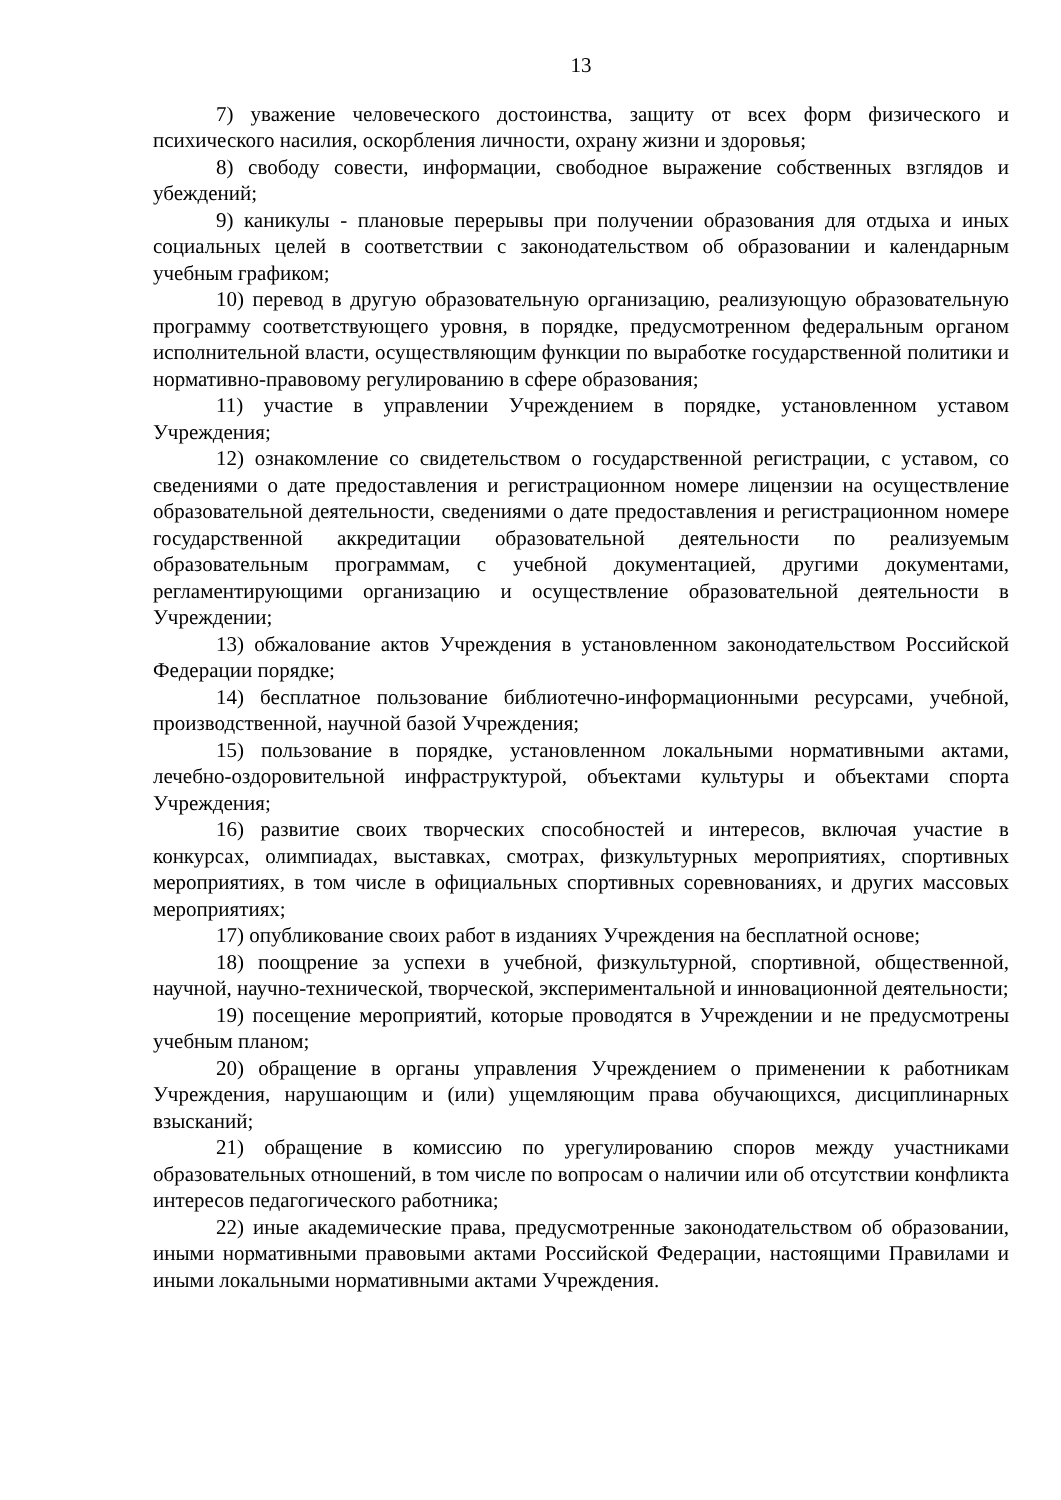13
7) уважение человеческого достоинства, защиту от всех форм физического и психического насилия, оскорбления личности, охрану жизни и здоровья;
8) свободу совести, информации, свободное выражение собственных взглядов и убеждений;
9) каникулы - плановые перерывы при получении образования для отдыха и иных социальных целей в соответствии с законодательством об образовании и календарным учебным графиком;
10) перевод в другую образовательную организацию, реализующую образовательную программу соответствующего уровня, в порядке, предусмотренном федеральным органом исполнительной власти, осуществляющим функции по выработке государственной политики и нормативно-правовому регулированию в сфере образования;
11) участие в управлении Учреждением в порядке, установленном уставом Учреждения;
12) ознакомление со свидетельством о государственной регистрации, с уставом, со сведениями о дате предоставления и регистрационном номере лицензии на осуществление образовательной деятельности, сведениями о дате предоставления и регистрационном номере государственной аккредитации образовательной деятельности по реализуемым образовательным программам, с учебной документацией, другими документами, регламентирующими организацию и осуществление образовательной деятельности в Учреждении;
13) обжалование актов Учреждения в установленном законодательством Российской Федерации порядке;
14) бесплатное пользование библиотечно-информационными ресурсами, учебной, производственной, научной базой Учреждения;
15) пользование в порядке, установленном локальными нормативными актами, лечебно-оздоровительной инфраструктурой, объектами культуры и объектами спорта Учреждения;
16) развитие своих творческих способностей и интересов, включая участие в конкурсах, олимпиадах, выставках, смотрах, физкультурных мероприятиях, спортивных мероприятиях, в том числе в официальных спортивных соревнованиях, и других массовых мероприятиях;
17) опубликование своих работ в изданиях Учреждения на бесплатной основе;
18) поощрение за успехи в учебной, физкультурной, спортивной, общественной, научной, научно-технической, творческой, экспериментальной и инновационной деятельности;
19) посещение мероприятий, которые проводятся в Учреждении и не предусмотрены учебным планом;
20) обращение в органы управления Учреждением о применении к работникам Учреждения, нарушающим и (или) ущемляющим права обучающихся, дисциплинарных взысканий;
21) обращение в комиссию по урегулированию споров между участниками образовательных отношений, в том числе по вопросам о наличии или об отсутствии конфликта интересов педагогического работника;
22) иные академические права, предусмотренные законодательством об образовании, иными нормативными правовыми актами Российской Федерации, настоящими Правилами и иными локальными нормативными актами Учреждения.